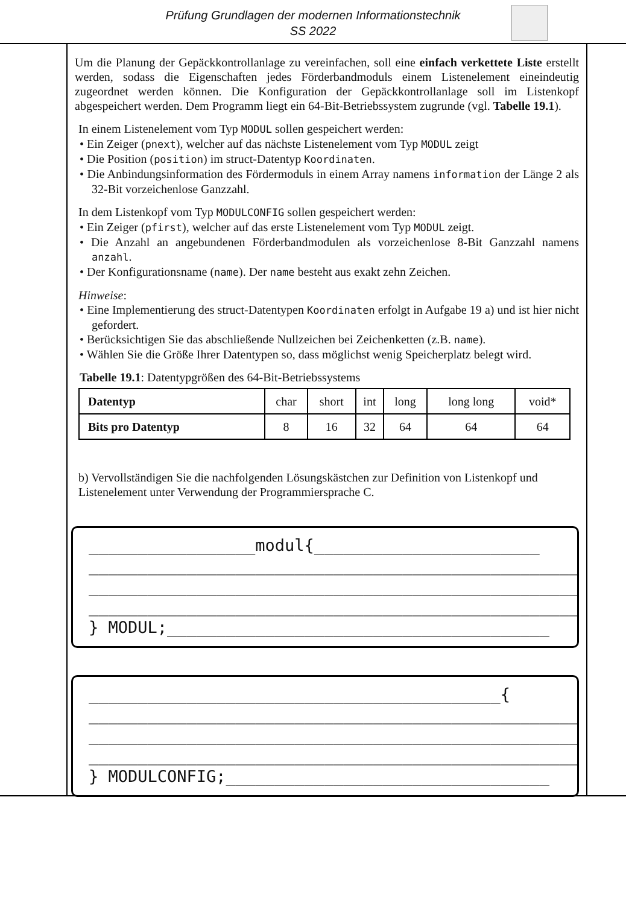Prüfung Grundlagen der modernen Informationstechnik
SS 2022
Um die Planung der Gepäckkontrollanlage zu vereinfachen, soll eine einfach verkettete Liste erstellt werden, sodass die Eigenschaften jedes Förderbandmoduls einem Listenelement eineindeutig zugeordnet werden können. Die Konfiguration der Gepäckkontrollanlage soll im Listenkopf abgespeichert werden. Dem Programm liegt ein 64-Bit-Betriebssystem zugrunde (vgl. Tabelle 19.1).
In einem Listenelement vom Typ MODUL sollen gespeichert werden:
• Ein Zeiger (pnext), welcher auf das nächste Listenelement vom Typ MODUL zeigt
• Die Position (position) im struct-Datentyp Koordinaten.
• Die Anbindungsinformation des Fördermoduls in einem Array namens information der Länge 2 als 32-Bit vorzeichenlose Ganzzahl.
In dem Listenkopf vom Typ MODULCONFIG sollen gespeichert werden:
• Ein Zeiger (pfirst), welcher auf das erste Listenelement vom Typ MODUL zeigt.
• Die Anzahl an angebundenen Förderbandmodulen als vorzeichenlose 8-Bit Ganzzahl namens anzahl.
• Der Konfigurationsname (name). Der name besteht aus exakt zehn Zeichen.
Hinweise:
• Eine Implementierung des struct-Datentypen Koordinaten erfolgt in Aufgabe 19 a) und ist hier nicht gefordert.
• Berücksichtigen Sie das abschließende Nullzeichen bei Zeichenketten (z.B. name).
• Wählen Sie die Größe Ihrer Datentypen so, dass möglichst wenig Speicherplatz belegt wird.
Tabelle 19.1: Datentypgrößen des 64-Bit-Betriebssystems
| Datentyp | char | short | int | long | long long | void* |
| Bits pro Datentyp | 8 | 16 | 32 | 64 | 64 | 64 |
b) Vervollständigen Sie die nachfolgenden Lösungskästchen zur Definition von Listenkopf und Listenelement unter Verwendung der Programmiersprache C.
_________________modul{_______________________ ___________________________________________________ ___________________________________________________ ___________________________________________________ } MODUL;_______________________________________
__________________________________________{ ___________________________________________________ ___________________________________________________ ___________________________________________________ } MODULCONFIG;_________________________________